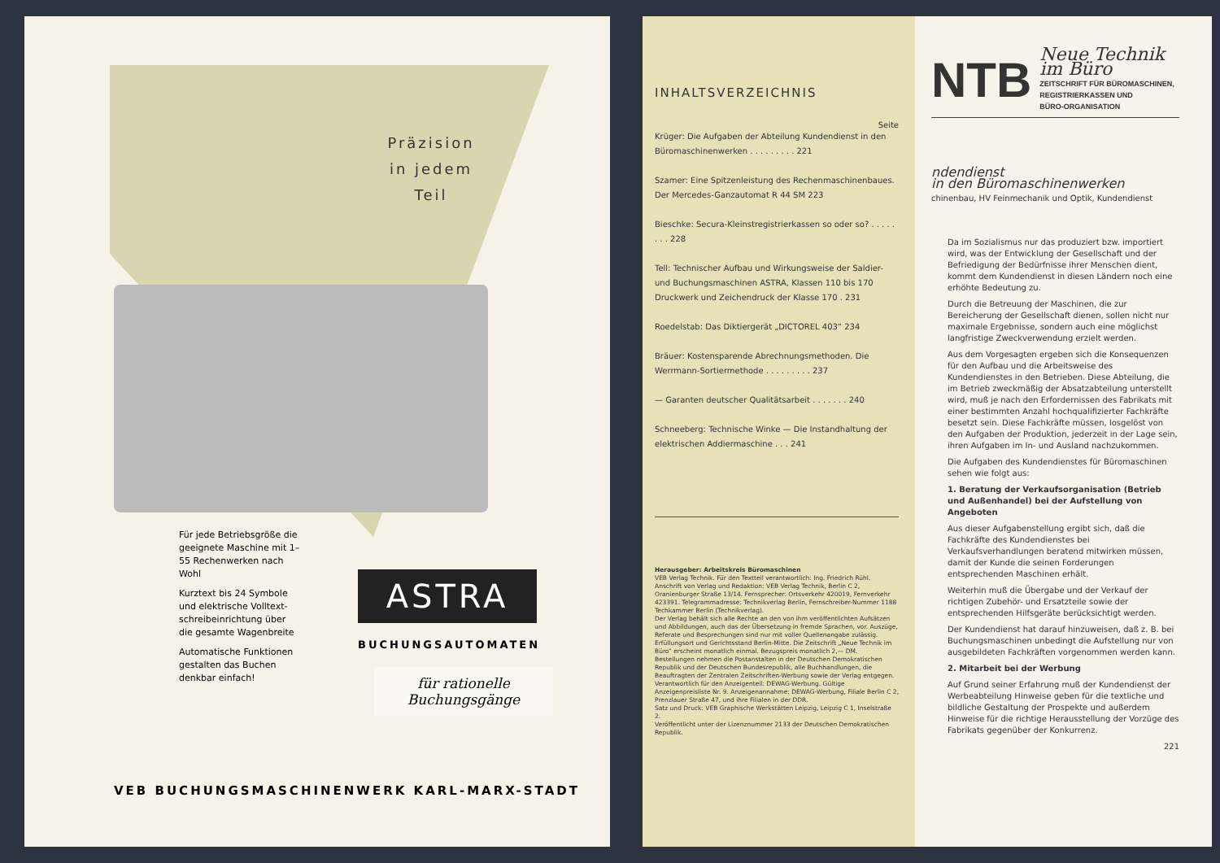Präzision
in jedem
Teil
Für jede Betriebsgröße die geeignete Maschine mit 1–55 Rechenwerken nach Wohl
Kurztext bis 24 Symbole und elektrische Volltext-schreibeinrichtung über die gesamte Wagenbreite
Automatische Funktionen gestalten das Buchen denkbar einfach!
ASTRA
BUCHUNGSAUTOMATEN
für rationelle
Buchungsgänge
VEB BUCHUNGSMASCHINENWERK KARL-MARX-STADT
INHALTSVERZEICHNIS
Seite
Krüger: Die Aufgaben der Abteilung Kundendienst in den Büromaschinenwerken . . . . . . . . . 221
Szamer: Eine Spitzenleistung des Rechenmaschinenbaues. Der Mercedes-Ganzautomat R 44 SM 223
Bieschke: Secura-Kleinstregistrierkassen so oder so? . . . . . . . . 228
Tell: Technischer Aufbau und Wirkungsweise der Saldier- und Buchungsmaschinen ASTRA, Klassen 110 bis 170
Druckwerk und Zeichendruck der Klasse 170 . 231
Roedelstab: Das Diktiergerät „DICTOREL 403“ 234
Bräuer: Kostensparende Abrechnungsmethoden. Die Werrmann-Sortiermethode . . . . . . . . . 237
— Garanten deutscher Qualitätsarbeit . . . . . . . 240
Schneeberg: Technische Winke — Die Instandhaltung der elektrischen Addiermaschine . . . 241
Herausgeber: Arbeitskreis Büromaschinen
VEB Verlag Technik. Für den Textteil verantwortlich: Ing. Friedrich Rühl. Anschrift von Verlag und Redaktion: VEB Verlag Technik, Berlin C 2, Oranienburger Straße 13/14. Fernsprecher: Ortsverkehr 420019, Fernverkehr 423391. Telegrammadresse: Technikverlag Berlin, Fernschreiber-Nummer 1188 Techkammer Berlin (Technikverlag).
Der Verlag behält sich alle Rechte an den von ihm veröffentlichten Aufsätzen und Abbildungen, auch das der Übersetzung in fremde Sprachen, vor. Auszüge, Referate und Besprechungen sind nur mit voller Quellenangabe zulässig. Erfüllungsort und Gerichtsstand Berlin-Mitte. Die Zeitschrift „Neue Technik im Büro“ erscheint monatlich einmal. Bezugspreis monatlich 2,— DM. Bestellungen nehmen die Postanstalten in der Deutschen Demokratischen Republik und der Deutschen Bundesrepublik, alle Buchhandlungen, die Beauftragten der Zentralen Zeitschriften-Werbung sowie der Verlag entgegen. Verantwortlich für den Anzeigenteil: DEWAG-Werbung. Gültige Anzeigenpreisliste Nr. 9. Anzeigenannahme: DEWAG-Werbung, Filiale Berlin C 2, Prenzlauer Straße 47, und ihre Filialen in der DDR.
Satz und Druck: VEB Graphische Werkstätten Leipzig, Leipzig C 1, Inselstraße 2.
Veröffentlicht unter der Lizenznummer 2133 der Deutschen Demokratischen Republik.
NTB
Neue Technik im Büro
ZEITSCHRIFT FÜR BÜROMASCHINEN,
REGISTRIERKASSEN UND
BÜRO-ORGANISATION
ndendienst
in den Büromaschinenwerken
chinenbau, HV Feinmechanik und Optik, Kundendienst
Da im Sozialismus nur das produziert bzw. importiert wird, was der Entwicklung der Gesellschaft und der Befriedigung der Bedürfnisse ihrer Menschen dient, kommt dem Kundendienst in diesen Ländern noch eine erhöhte Bedeutung zu.
Durch die Betreuung der Maschinen, die zur Bereicherung der Gesellschaft dienen, sollen nicht nur maximale Ergebnisse, sondern auch eine möglichst langfristige Zweckverwendung erzielt werden.
Aus dem Vorgesagten ergeben sich die Konsequenzen für den Aufbau und die Arbeitsweise des Kundendienstes in den Betrieben. Diese Abteilung, die im Betrieb zweckmäßig der Absatzabteilung unterstellt wird, muß je nach den Erfordernissen des Fabrikats mit einer bestimmten Anzahl hochqualifizierter Fachkräfte besetzt sein. Diese Fachkräfte müssen, losgelöst von den Aufgaben der Produktion, jederzeit in der Lage sein, ihren Aufgaben im In- und Ausland nachzukommen.
Die Aufgaben des Kundendienstes für Büromaschinen sehen wie folgt aus:
1. Beratung der Verkaufsorganisation (Betrieb und Außenhandel) bei der Aufstellung von Angeboten
Aus dieser Aufgabenstellung ergibt sich, daß die Fachkräfte des Kundendienstes bei Verkaufsverhandlungen beratend mitwirken müssen, damit der Kunde die seinen Forderungen entsprechenden Maschinen erhält.
Weiterhin muß die Übergabe und der Verkauf der richtigen Zubehör- und Ersatzteile sowie der entsprechenden Hilfsgeräte berücksichtigt werden.
Der Kundendienst hat darauf hinzuweisen, daß z. B. bei Buchungsmaschinen unbedingt die Aufstellung nur von ausgebildeten Fachkräften vorgenommen werden kann.
2. Mitarbeit bei der Werbung
Auf Grund seiner Erfahrung muß der Kundendienst der Werbeabteilung Hinweise geben für die textliche und bildliche Gestaltung der Prospekte und außerdem Hinweise für die richtige Herausstellung der Vorzüge des Fabrikats gegenüber der Konkurrenz.
221